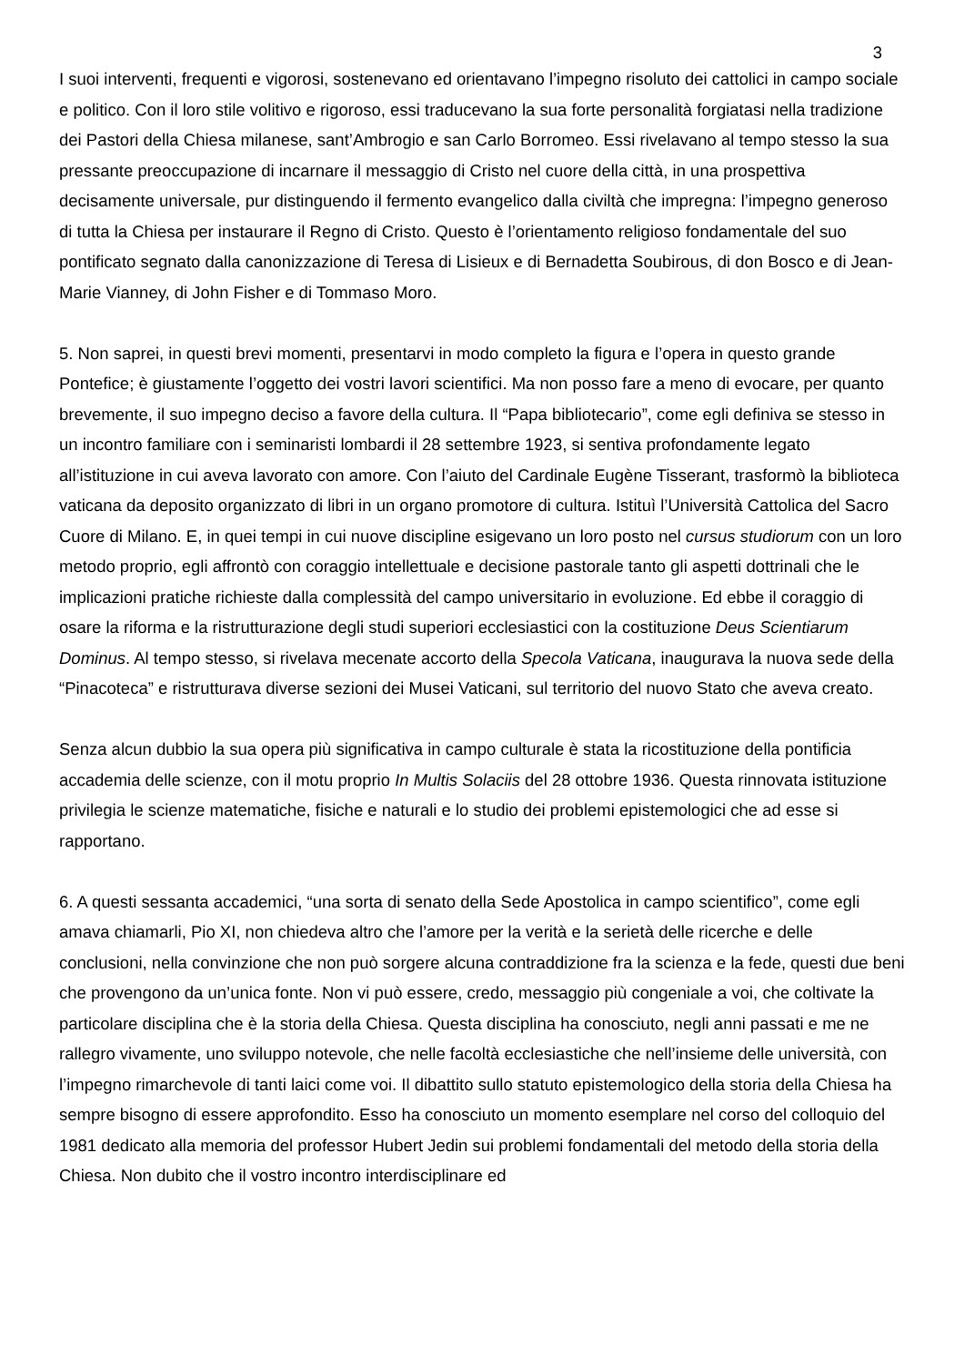3
I suoi interventi, frequenti e vigorosi, sostenevano ed orientavano l’impegno risoluto dei cattolici in campo sociale e politico. Con il loro stile volitivo e rigoroso, essi traducevano la sua forte personalità forgiatasi nella tradizione dei Pastori della Chiesa milanese, sant’Ambrogio e san Carlo Borromeo. Essi rivelavano al tempo stesso la sua pressante preoccupazione di incarnare il messaggio di Cristo nel cuore della città, in una prospettiva decisamente universale, pur distinguendo il fermento evangelico dalla civiltà che impregna: l’impegno generoso di tutta la Chiesa per instaurare il Regno di Cristo. Questo è l’orientamento religioso fondamentale del suo pontificato segnato dalla canonizzazione di Teresa di Lisieux e di Bernadetta Soubirous, di don Bosco e di Jean-Marie Vianney, di John Fisher e di Tommaso Moro.
5. Non saprei, in questi brevi momenti, presentarvi in modo completo la figura e l’opera in questo grande Pontefice; è giustamente l’oggetto dei vostri lavori scientifici. Ma non posso fare a meno di evocare, per quanto brevemente, il suo impegno deciso a favore della cultura. Il “Papa bibliotecario”, come egli definiva se stesso in un incontro familiare con i seminaristi lombardi il 28 settembre 1923, si sentiva profondamente legato all’istituzione in cui aveva lavorato con amore. Con l’aiuto del Cardinale Eugène Tisserant, trasformò la biblioteca vaticana da deposito organizzato di libri in un organo promotore di cultura. Istituì l’Università Cattolica del Sacro Cuore di Milano. E, in quei tempi in cui nuove discipline esigevano un loro posto nel cursus studiorum con un loro metodo proprio, egli affrontò con coraggio intellettuale e decisione pastorale tanto gli aspetti dottrinali che le implicazioni pratiche richieste dalla complessità del campo universitario in evoluzione. Ed ebbe il coraggio di osare la riforma e la ristrutturazione degli studi superiori ecclesiastici con la costituzione Deus Scientiarum Dominus. Al tempo stesso, si rivelava mecenate accorto della Specola Vaticana, inaugurava la nuova sede della “Pinacoteca” e ristrutturava diverse sezioni dei Musei Vaticani, sul territorio del nuovo Stato che aveva creato.
Senza alcun dubbio la sua opera più significativa in campo culturale è stata la ricostituzione della pontificia accademia delle scienze, con il motu proprio In Multis Solaciis del 28 ottobre 1936. Questa rinnovata istituzione privilegia le scienze matematiche, fisiche e naturali e lo studio dei problemi epistemologici che ad esse si rapportano.
6. A questi sessanta accademici, “una sorta di senato della Sede Apostolica in campo scientifico”, come egli amava chiamarli, Pio XI, non chiedeva altro che l’amore per la verità e la serietà delle ricerche e delle conclusioni, nella convinzione che non può sorgere alcuna contraddizione fra la scienza e la fede, questi due beni che provengono da un’unica fonte. Non vi può essere, credo, messaggio più congeniale a voi, che coltivate la particolare disciplina che è la storia della Chiesa. Questa disciplina ha conosciuto, negli anni passati e me ne rallegro vivamente, uno sviluppo notevole, che nelle facoltà ecclesiastiche che nell’insieme delle università, con l’impegno rimarchevole di tanti laici come voi. Il dibattito sullo statuto epistemologico della storia della Chiesa ha sempre bisogno di essere approfondito. Esso ha conosciuto un momento esemplare nel corso del colloquio del 1981 dedicato alla memoria del professor Hubert Jedin sui problemi fondamentali del metodo della storia della Chiesa. Non dubito che il vostro incontro interdisciplinare ed